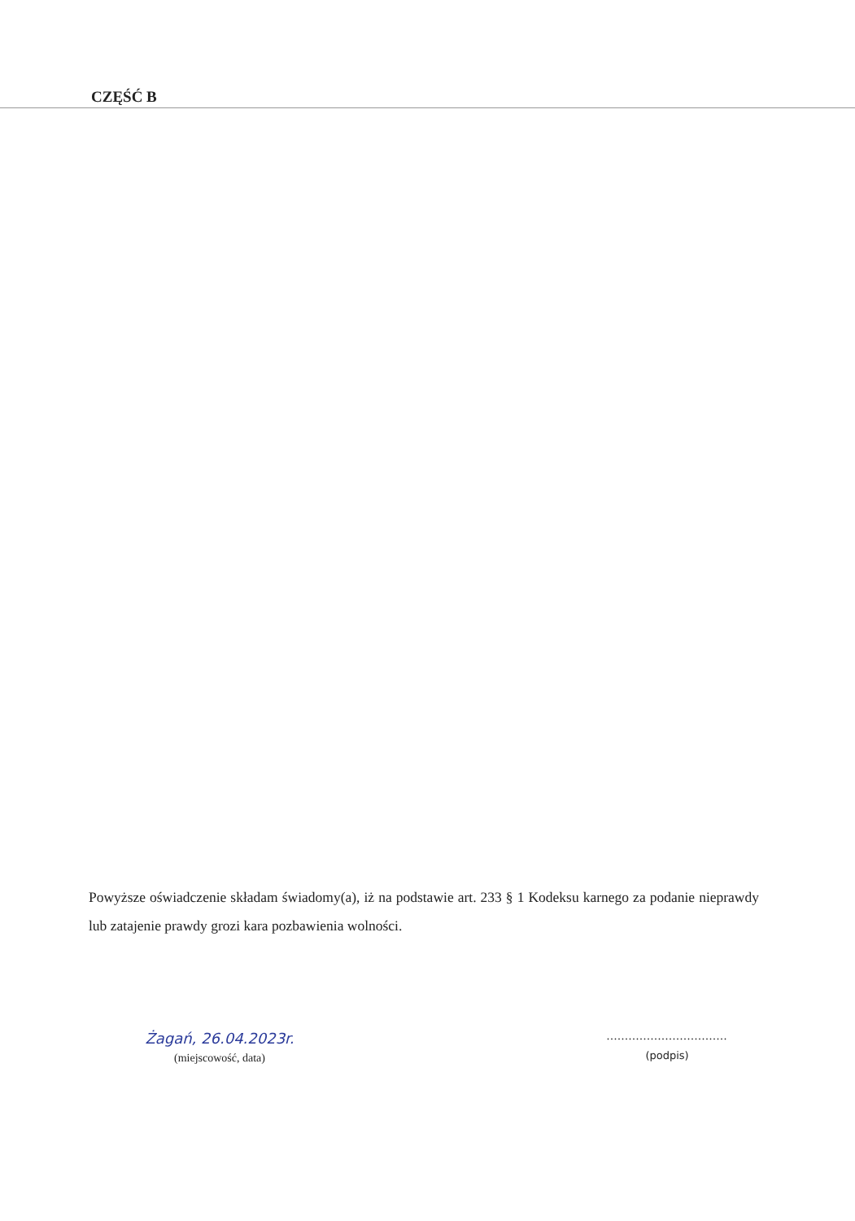CZĘŚĆ B
Powyższe oświadczenie składam świadomy(a), iż na podstawie art. 233 § 1 Kodeksu karnego za podanie nieprawdy lub zatajenie prawdy grozi kara pozbawienia wolności.
Żagań, 26.04.2023r.
(miejscowość, data)
.................................
(podpis)